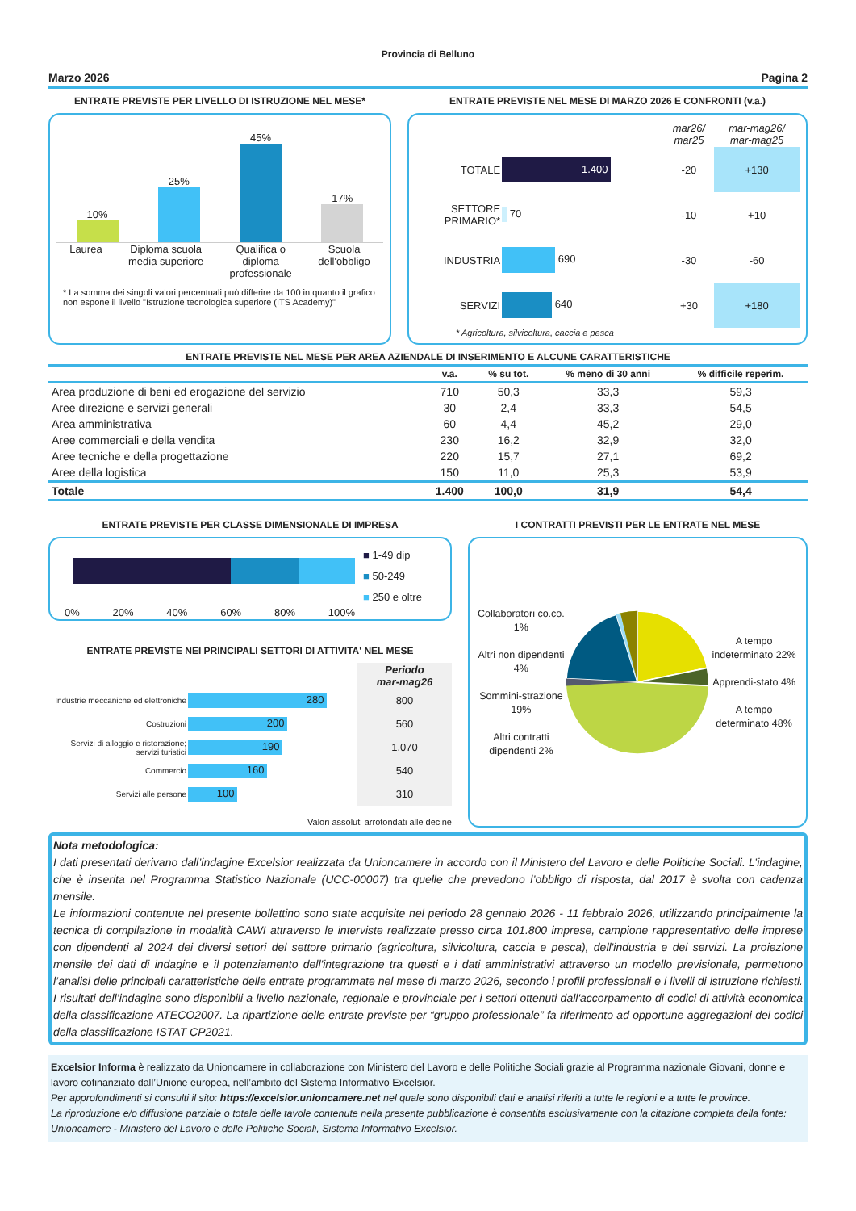Provincia di Belluno
Marzo 2026 Pagina 2
ENTRATE PREVISTE PER LIVELLO DI ISTRUZIONE NEL MESE*
10%
25%
45%
17%
Laurea Diploma scuola
media superiore
Qualifica o
diploma
professionale
Scuola
dell'obbligo
* La somma dei singoli valori percentuali può differire da 100 in quanto il grafico non espone il livello "Istruzione tecnologica superiore (ITS Academy)"
ENTRATE PREVISTE NEL MESE DI MARZO 2026 E CONFRONTI (v.a.)
| | | mar26/ mar25 | mar-mag26/ mar-mag25 |
| TOTALE | 1.400 | -20 | +130 |
| SETTORE PRIMARIO* | 70 | -10 | +10 |
| INDUSTRIA | 690 | -30 | -60 |
| SERVIZI | 640 | +30 | +180 |
* Agricoltura, silvicoltura, caccia e pesca
ENTRATE PREVISTE NEL MESE PER AREA AZIENDALE DI INSERIMENTO E ALCUNE CARATTERISTICHE
| | v.a. | % su tot. | % meno di 30 anni | % difficile reperim. |
| --- | --- | --- | --- | --- |
| Area produzione di beni ed erogazione del servizio | 710 | 50,3 | 33,3 | 59,3 |
| Aree direzione e servizi generali | 30 | 2,4 | 33,3 | 54,5 |
| Area amministrativa | 60 | 4,4 | 45,2 | 29,0 |
| Aree commerciali e della vendita | 230 | 16,2 | 32,9 | 32,0 |
| Aree tecniche e della progettazione | 220 | 15,7 | 27,1 | 69,2 |
| Aree della logistica | 150 | 11,0 | 25,3 | 53,9 |
| Totale | 1.400 | 100,0 | 31,9 | 54,4 |
ENTRATE PREVISTE PER CLASSE DIMENSIONALE DI IMPRESA
0% 20% 40% 60% 80% 100%
■ 1-49 dip
■ 50-249
■ 250 e oltre
ENTRATE PREVISTE NEI PRINCIPALI SETTORI DI ATTIVITA' NEL MESE
| | | Periodo mar-mag26 |
| Industrie meccaniche ed elettroniche | 280 | 800 |
| Costruzioni | 200 | 560 |
| Servizi di alloggio e ristorazione; servizi turistici | 190 | 1.070 |
| Commercio | 160 | 540 |
| Servizi alle persone | 100 | 310 |
Valori assoluti arrotondati alle decine
I CONTRATTI PREVISTI PER LE ENTRATE NEL MESE
Collaboratori co.co. 1%
Altri non dipendenti 4%
Sommini-strazione 19%
Altri contratti dipendenti 2%
A tempo indeterminato 22%
Apprendi-stato 4%
A tempo determinato 48%
Nota metodologica:
I dati presentati derivano dall’indagine Excelsior realizzata da Unioncamere in accordo con il Ministero del Lavoro e delle Politiche Sociali. L’indagine, che è inserita nel Programma Statistico Nazionale (UCC-00007) tra quelle che prevedono l’obbligo di risposta, dal 2017 è svolta con cadenza mensile.
Le informazioni contenute nel presente bollettino sono state acquisite nel periodo 28 gennaio 2026 - 11 febbraio 2026, utilizzando principalmente la tecnica di compilazione in modalità CAWI attraverso le interviste realizzate presso circa 101.800 imprese, campione rappresentativo delle imprese con dipendenti al 2024 dei diversi settori del settore primario (agricoltura, silvicoltura, caccia e pesca), dell'industria e dei servizi. La proiezione mensile dei dati di indagine e il potenziamento dell'integrazione tra questi e i dati amministrativi attraverso un modello previsionale, permettono l’analisi delle principali caratteristiche delle entrate programmate nel mese di marzo 2026, secondo i profili professionali e i livelli di istruzione richiesti. I risultati dell’indagine sono disponibili a livello nazionale, regionale e provinciale per i settori ottenuti dall'accorpamento di codici di attività economica della classificazione ATECO2007. La ripartizione delle entrate previste per “gruppo professionale” fa riferimento ad opportune aggregazioni dei codici della classificazione ISTAT CP2021.
Excelsior Informa è realizzato da Unioncamere in collaborazione con Ministero del Lavoro e delle Politiche Sociali grazie al Programma nazionale Giovani, donne e lavoro cofinanziato dall’Unione europea, nell’ambito del Sistema Informativo Excelsior.
Per approfondimenti si consulti il sito: https://excelsior.unioncamere.net nel quale sono disponibili dati e analisi riferiti a tutte le regioni e a tutte le province.
La riproduzione e/o diffusione parziale o totale delle tavole contenute nella presente pubblicazione è consentita esclusivamente con la citazione completa della fonte: Unioncamere - Ministero del Lavoro e delle Politiche Sociali, Sistema Informativo Excelsior.